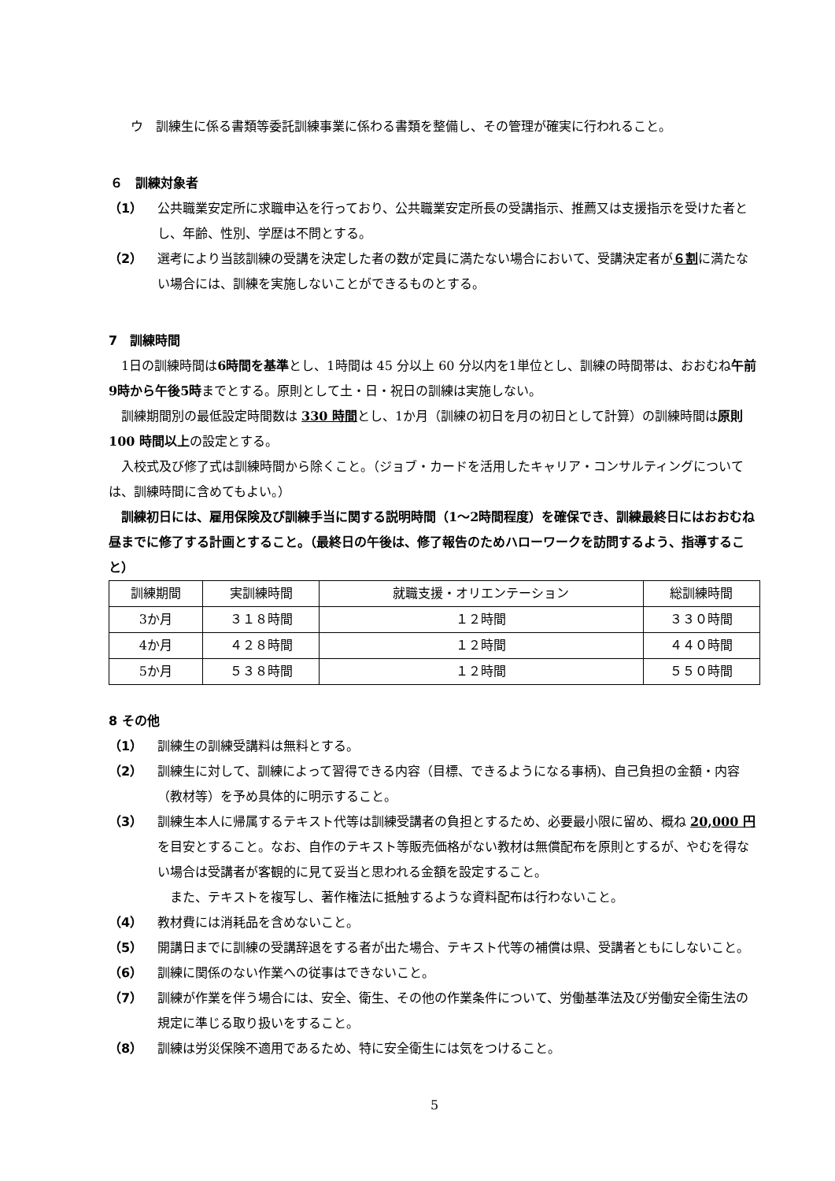ウ　訓練生に係る書類等委託訓練事業に係わる書類を整備し、その管理が確実に行われること。
６　訓練対象者
（1） 公共職業安定所に求職申込を行っており、公共職業安定所長の受講指示、推薦又は支援指示を受けた者とし、年齢、性別、学歴は不問とする。
（2） 選考により当該訓練の受講を決定した者の数が定員に満たない場合において、受講決定者が６割に満たない場合には、訓練を実施しないことができるものとする。
7　訓練時間
　1日の訓練時間は6時間を基準とし、1時間は 45 分以上 60 分以内を1単位とし、訓練の時間帯は、おおむね午前9時から午後5時までとする。原則として土・日・祝日の訓練は実施しない。
　訓練期間別の最低設定時間数は 330 時間とし、1か月（訓練の初日を月の初日として計算）の訓練時間は原則 100 時間以上の設定とする。
　入校式及び修了式は訓練時間から除くこと。（ジョブ・カードを活用したキャリア・コンサルティングについては、訓練時間に含めてもよい。）
　訓練初日には、雇用保険及び訓練手当に関する説明時間（1～2時間程度）を確保でき、訓練最終日にはおおむね昼までに修了する計画とすること。（最終日の午後は、修了報告のためハローワークを訪問するよう、指導すること）
| 訓練期間 | 実訓練時間 | 就職支援・オリエンテーション | 総訓練時間 |
| --- | --- | --- | --- |
| 3か月 | ３１８時間 | １２時間 | ３３０時間 |
| 4か月 | ４２８時間 | １２時間 | ４４０時間 |
| 5か月 | ５３８時間 | １２時間 | ５５０時間 |
8 その他
（1） 訓練生の訓練受講料は無料とする。
（2） 訓練生に対して、訓練によって習得できる内容（目標、できるようになる事柄)、自己負担の金額・内容（教材等）を予め具体的に明示すること。
（3） 訓練生本人に帰属するテキスト代等は訓練受講者の負担とするため、必要最小限に留め、概ね 20,000 円を目安とすること。なお、自作のテキスト等販売価格がない教材は無償配布を原則とするが、やむを得ない場合は受講者が客観的に見て妥当と思われる金額を設定すること。
　また、テキストを複写し、著作権法に抵触するような資料配布は行わないこと。
（4） 教材費には消耗品を含めないこと。
（5） 開講日までに訓練の受講辞退をする者が出た場合、テキスト代等の補償は県、受講者ともにしないこと。
（6） 訓練に関係のない作業への従事はできないこと。
（7） 訓練が作業を伴う場合には、安全、衛生、その他の作業条件について、労働基準法及び労働安全衛生法の規定に準じる取り扱いをすること。
（8） 訓練は労災保険不適用であるため、特に安全衛生には気をつけること。
5